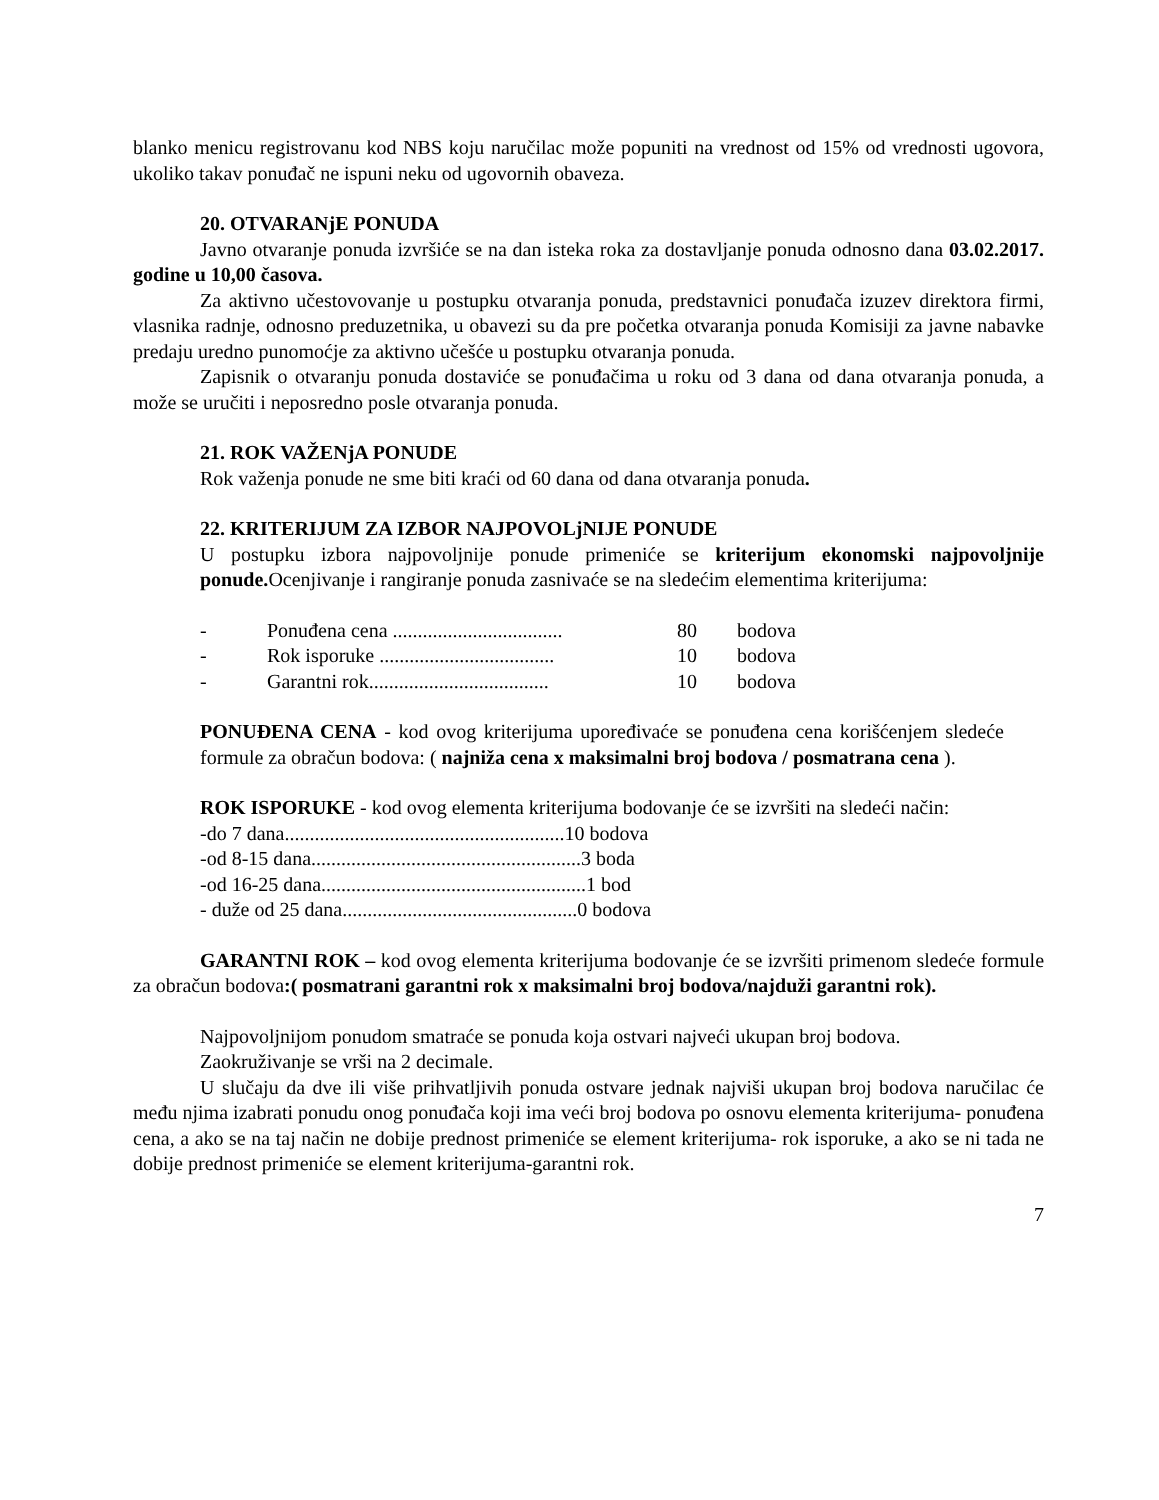blanko menicu registrovanu kod NBS koju naručilac može popuniti na vrednost od 15% od vrednosti ugovora, ukoliko takav ponuđač ne ispuni neku od ugovornih obaveza.
20. OTVARANjE PONUDA
Javno otvaranje ponuda izvršiće se na dan isteka roka za dostavljanje ponuda odnosno dana 03.02.2017. godine u 10,00 časova.
Za aktivno učestovovanje u postupku otvaranja ponuda, predstavnici ponuđača izuzev direktora firmi, vlasnika radnje, odnosno preduzetnika, u obavezi su da pre početka otvaranja ponuda Komisiji za javne nabavke predaju uredno punomoćje za aktivno učešće u postupku otvaranja ponuda.
Zapisnik o otvaranju ponuda dostaviće se ponuđačima u roku od 3 dana od dana otvaranja ponuda, a može se uručiti i neposredno posle otvaranja ponuda.
21. ROK VAŽENjA PONUDE
Rok važenja ponude ne sme biti kraći od 60 dana od dana otvaranja ponuda.
22. KRITERIJUM ZA IZBOR NAJPOVOLjNIJE PONUDE
U postupku izbora najpovoljnije ponude primeniće se kriterijum ekonomski najpovoljnije ponude. Ocenjivanje i rangiranje ponuda zasnivaće se na sledećim elementima kriterijuma:
- Ponuđena cena .................................. 80 bodova
- Rok isporuke ................................... 10 bodova
- Garantni rok.................................... 10 bodova
PONUĐENA CENA - kod ovog kriterijuma upoređivaće se ponuđena cena korišćenjem sledeće formule za obračun bodova: ( najniža cena x maksimalni broj bodova / posmatrana cena ).
ROK ISPORUKE - kod ovog elementa kriterijuma bodovanje će se izvršiti na sledeći način:
-do 7 dana........................................................10 bodova
-od 8-15 dana......................................................3 boda
-od 16-25 dana.....................................................1 bod
- duže od 25 dana...............................................0 bodova
GARANTNI ROK – kod ovog elementa kriterijuma bodovanje će se izvršiti primenom sledeće formule za obračun bodova:( posmatrani garantni rok x maksimalni broj bodova/najduži garantni rok).
Najpovoljnijom ponudom smatraće se ponuda koja ostvari najveći ukupan broj bodova.
Zaokruživanje se vrši na 2 decimale.
U slučaju da dve ili više prihvatljivih ponuda ostvare jednak najviši ukupan broj bodova naručilac će među njima izabrati ponudu onog ponuđača koji ima veći broj bodova po osnovu elementa kriterijuma- ponuđena cena, a ako se na taj način ne dobije prednost primeniće se element kriterijuma- rok isporuke, a ako se ni tada ne dobije prednost primeniće se element kriterijuma-garantni rok.
7